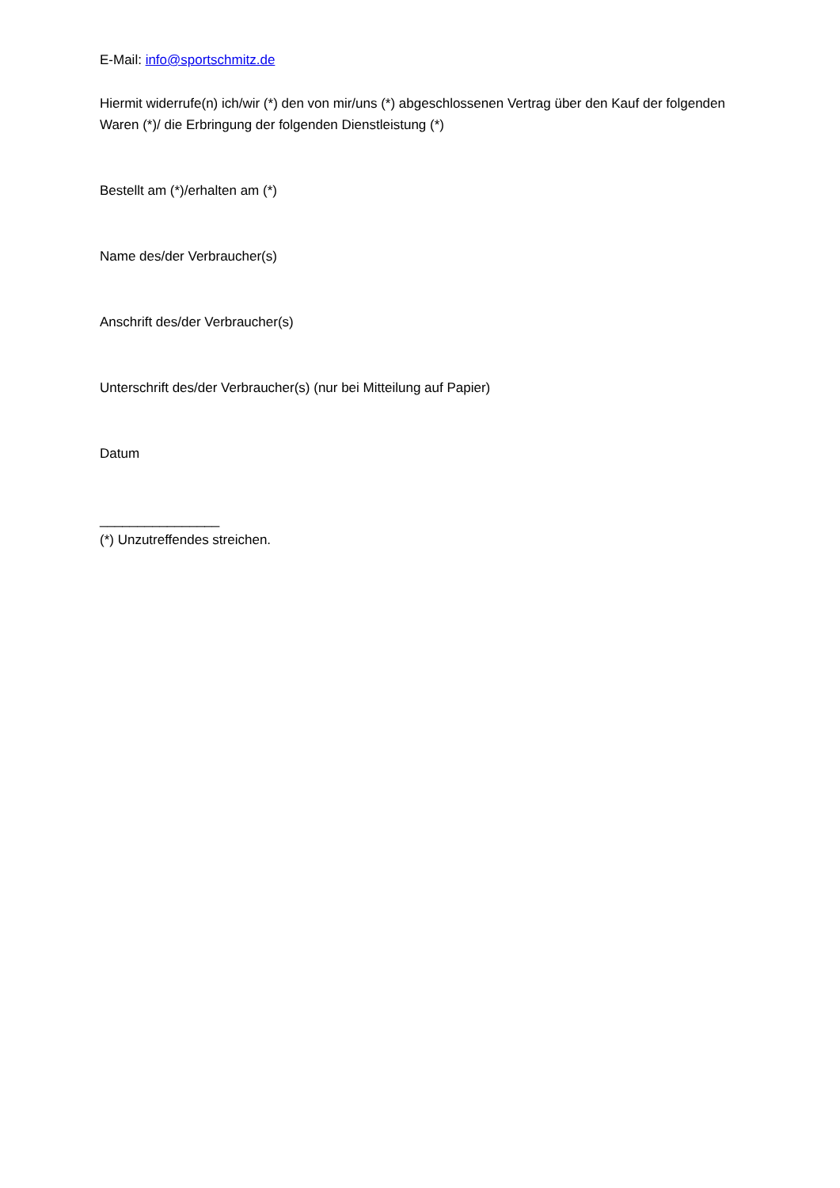E-Mail: info@sportschmitz.de
Hiermit widerrufe(n) ich/wir (*) den von mir/uns (*) abgeschlossenen Vertrag über den Kauf der folgenden Waren (*)/ die Erbringung der folgenden Dienstleistung (*)
Bestellt am (*)/erhalten am (*)
Name des/der Verbraucher(s)
Anschrift des/der Verbraucher(s)
Unterschrift des/der Verbraucher(s) (nur bei Mitteilung auf Papier)
Datum
________________
(*) Unzutreffendes streichen.